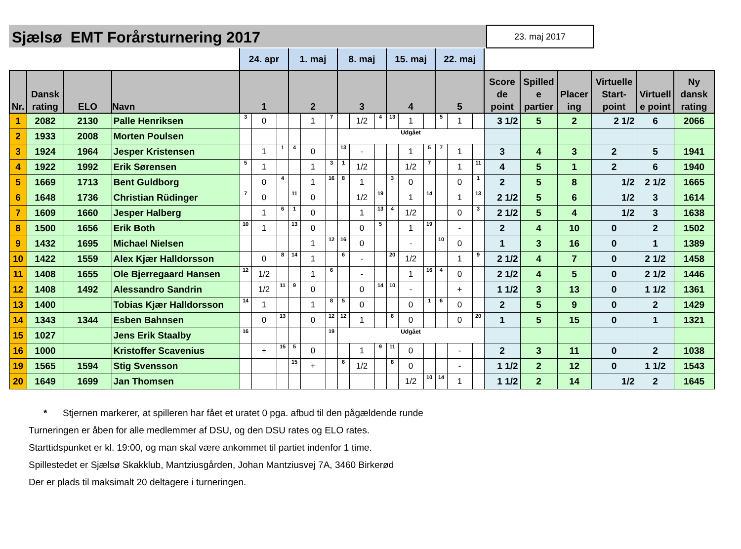Sjælsø EMT Forårsturnering 2017
23. maj 2017
| | | | | 24. apr | | | 1. maj | | | 8. maj | | | 15. maj | | | 22. maj | | | | | | | | |
| Nr. | Dansk rating | ELO | Navn | 1 | | | 2 | | | 3 | | | 4 | | | 5 | | | Score de point | Spilled e partier | Placer ing | Virtuelle Start-point | Virtuell e point | Ny dansk rating |
| 1 | 2082 | 2130 | Palle Henriksen | 3 | 0 | | | 1 | 7 | | 1/2 | 4 | 13 | 1 | | 5 | 1 | | 3 1/2 | 5 | 2 | 2 1/2 | 6 | 2066 |
| 2 | 1933 | 2008 | Morten Poulsen | | | | | | | Udgået | | | | | | | | | | | | | | |
| 3 | 1924 | 1964 | Jesper Kristensen | | 1 | 1 | 4 | 0 | | 13 | - | | | 1 | 5 | 7 | 1 | | 3 | 4 | 3 | 2 | 5 | 1941 |
| 4 | 1922 | 1992 | Erik Sørensen | 5 | 1 | | | 1 | 3 | 1 | 1/2 | | | 1/2 | 7 | | 1 | 11 | 4 | 5 | 1 | 2 | 6 | 1940 |
| 5 | 1669 | 1713 | Bent Guldborg | | 0 | 4 | | 1 | 16 | 8 | 1 | | 3 | 0 | | | 0 | 1 | 2 | 5 | 8 | 1/2 | 2 1/2 | 1665 |
| 6 | 1648 | 1736 | Christian Rüdinger | 7 | 0 | | 11 | 0 | | | 1/2 | 19 | | 1 | 14 | | 1 | 13 | 2 1/2 | 5 | 6 | 1/2 | 3 | 1614 |
| 7 | 1609 | 1660 | Jesper Halberg | | 1 | 6 | 1 | 0 | | | 1 | 13 | 4 | 1/2 | | | 0 | 3 | 2 1/2 | 5 | 4 | 1/2 | 3 | 1638 |
| 8 | 1500 | 1656 | Erik Both | 10 | 1 | | 13 | 0 | | | 0 | 5 | | 1 | 19 | | - | | 2 | 4 | 10 | 0 | 2 | 1502 |
| 9 | 1432 | 1695 | Michael Nielsen | | | | | 1 | 12 | 16 | 0 | | | - | | 10 | 0 | | 1 | 3 | 16 | 0 | 1 | 1389 |
| 10 | 1422 | 1559 | Alex Kjær Halldorsson | | 0 | 8 | 14 | 1 | | 6 | - | | 20 | 1/2 | | | 1 | 9 | 2 1/2 | 4 | 7 | 0 | 2 1/2 | 1458 |
| 11 | 1408 | 1655 | Ole Bjerregaard Hansen | 12 | 1/2 | | | 1 | 6 | | - | | | 1 | 16 | 4 | 0 | | 2 1/2 | 4 | 5 | 0 | 2 1/2 | 1446 |
| 12 | 1408 | 1492 | Alessandro Sandrin | | 1/2 | 11 | 9 | 0 | | | 0 | 14 | 10 | - | | | + | | 1 1/2 | 3 | 13 | 0 | 1 1/2 | 1361 |
| 13 | 1400 | | Tobias Kjær Halldorsson | 14 | 1 | | | 1 | 8 | 5 | 0 | | | 0 | 1 | 6 | 0 | | 2 | 5 | 9 | 0 | 2 | 1429 |
| 14 | 1343 | 1344 | Esben Bahnsen | | 0 | 13 | | 0 | 12 | 12 | 1 | | 6 | 0 | | | 0 | 20 | 1 | 5 | 15 | 0 | 1 | 1321 |
| 15 | 1027 | | Jens Erik Staalby | 16 | | | | | 19 | Udgået | | | | | | | | | | | | | | |
| 16 | 1000 | | Kristoffer Scavenius | | + | 15 | 5 | 0 | | | 1 | 9 | 11 | 0 | | | - | | 2 | 3 | 11 | 0 | 2 | 1038 |
| 19 | 1565 | 1594 | Stig Svensson | | | | 15 | + | | 6 | 1/2 | | 8 | 0 | | | - | | 1 1/2 | 2 | 12 | 0 | 1 1/2 | 1543 |
| 20 | 1649 | 1699 | Jan Thomsen | | | | | | | | | | | 1/2 | 10 | 14 | 1 | | 1 1/2 | 2 | 14 | 1/2 | 2 | 1645 |
* Stjernen markerer, at spilleren har fået et uratet 0 pga. afbud til den pågældende runde
Turneringen er åben for alle medlemmer af DSU, og den DSU rates og ELO rates.
Starttidspunket er kl. 19:00, og man skal være ankommet til partiet indenfor 1 time.
Spillestedet er Sjælsø Skakklub, Mantziusgården, Johan Mantziusvej 7A, 3460 Birkerød
Der er plads til maksimalt 20 deltagere i turneringen.